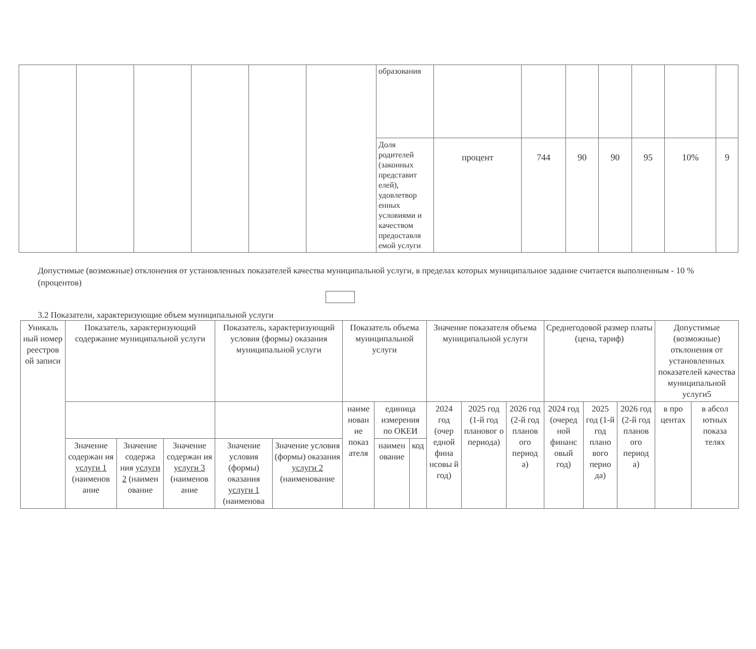| | | | | | | образования | | | | | | | |
| | | | | | | Доля родителей (законных представит елей), удовлетвор енных условиями и качеством предоставля емой услуги | процент | 744 | 90 | 90 | 95 | 10% | 9 |
Допустимые (возможные) отклонения от установленных показателей качества муниципальной услуги, в пределах которых муниципальное задание считается выполненным - 10 % (процентов)
3.2 Показатели, характеризующие объем муниципальной услуги
| Уникаль ный номер реестров ой записи | Показатель, характеризующий содержание муниципальной услуги | | | Показатель, характеризующий условия (формы) оказания муниципальной услуги | | Показатель объема муниципальной услуги | | | Значение показателя объема муниципальной услуги | | | Среднегодовой размер платы (цена, тариф) | | | Допустимые (возможные) отклонения от установленных показателей качества муниципальной услуги5 | |
| --- | --- | --- | --- | --- | --- | --- | --- | --- | --- | --- | --- | --- | --- | --- | --- | --- |
| | | | | | | наиме нован ие показ ателя | единица измерения по ОКЕИ | | 2024 год (очер едной фина нсовы й год) | 2025 год (1-й год плановог о периода) | 2026 год (2-й год планов ого период а) | 2024 год (очеред ной финанс овый год) | 2025 год (1-й год плано вого перио да) | 2026 год (2-й год планов ого период а) | в про центах | в абсол ютных показа телях |
| | Значение содержан ия услуги 1 (наименов ание | Значение содержа ния услуги 2 (наимен ование | Значение содержан ия услуги 3 (наименов ание | Значение условия (формы) оказания услуги 1 (наименова | Значение условия (формы) оказания услуги 2 (наименование | | наимен ование | код | | | | | | | | |